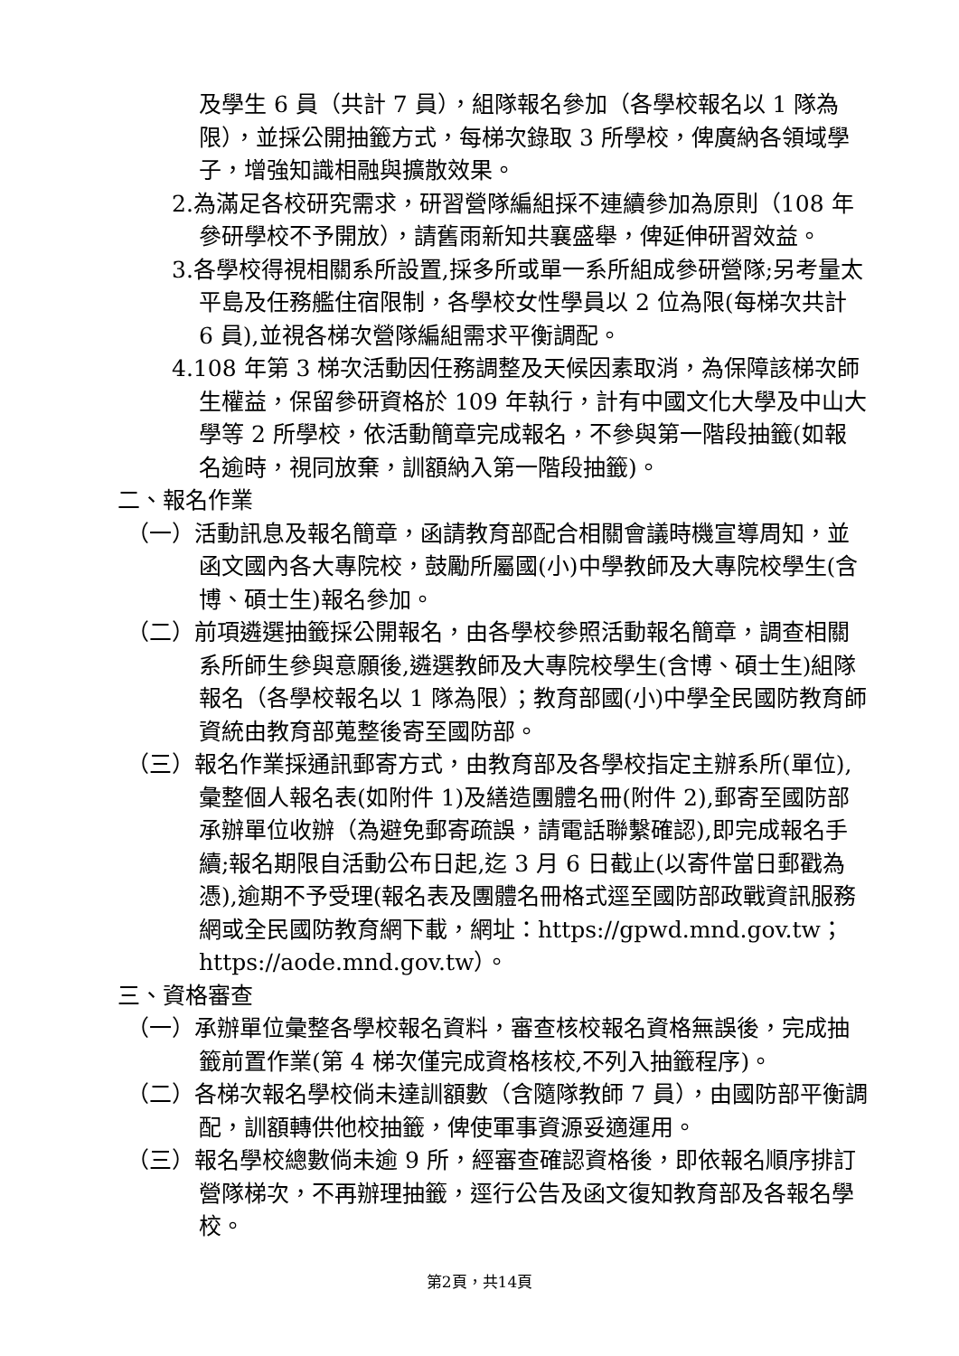及學生 6 員（共計 7 員），組隊報名參加（各學校報名以 1 隊為限），並採公開抽籤方式，每梯次錄取 3 所學校，俾廣納各領域學子，增強知識相融與擴散效果。
2.為滿足各校研究需求，研習營隊編組採不連續參加為原則（108 年參研學校不予開放），請舊雨新知共襄盛舉，俾延伸研習效益。
3.各學校得視相關系所設置,採多所或單一系所組成參研營隊;另考量太平島及任務艦住宿限制，各學校女性學員以 2 位為限(每梯次共計 6 員),並視各梯次營隊編組需求平衡調配。
4.108 年第 3 梯次活動因任務調整及天候因素取消，為保障該梯次師生權益，保留參研資格於 109 年執行，計有中國文化大學及中山大學等 2 所學校，依活動簡章完成報名，不參與第一階段抽籤(如報名逾時，視同放棄，訓額納入第一階段抽籤)。
二、報名作業
（一）活動訊息及報名簡章，函請教育部配合相關會議時機宣導周知，並函文國內各大專院校，鼓勵所屬國(小)中學教師及大專院校學生(含博、碩士生)報名參加。
（二）前項遴選抽籤採公開報名，由各學校參照活動報名簡章，調查相關系所師生參與意願後,遴選教師及大專院校學生(含博、碩士生)組隊報名（各學校報名以 1 隊為限）；教育部國(小)中學全民國防教育師資統由教育部蒐整後寄至國防部。
（三）報名作業採通訊郵寄方式，由教育部及各學校指定主辦系所(單位),彙整個人報名表(如附件 1)及繕造團體名冊(附件 2),郵寄至國防部承辦單位收辦（為避免郵寄疏誤，請電話聯繫確認),即完成報名手續;報名期限自活動公布日起,迄 3 月 6 日截止(以寄件當日郵戳為憑),逾期不予受理(報名表及團體名冊格式逕至國防部政戰資訊服務網或全民國防教育網下載，網址：https://gpwd.mnd.gov.tw；https://aode.mnd.gov.tw）。
三、資格審查
（一）承辦單位彙整各學校報名資料，審查核校報名資格無誤後，完成抽籤前置作業(第 4 梯次僅完成資格核校,不列入抽籤程序)。
（二）各梯次報名學校倘未達訓額數（含隨隊教師 7 員），由國防部平衡調配，訓額轉供他校抽籤，俾使軍事資源妥適運用。
（三）報名學校總數倘未逾 9 所，經審查確認資格後，即依報名順序排訂營隊梯次，不再辦理抽籤，逕行公告及函文復知教育部及各報名學校。
第2頁，共14頁